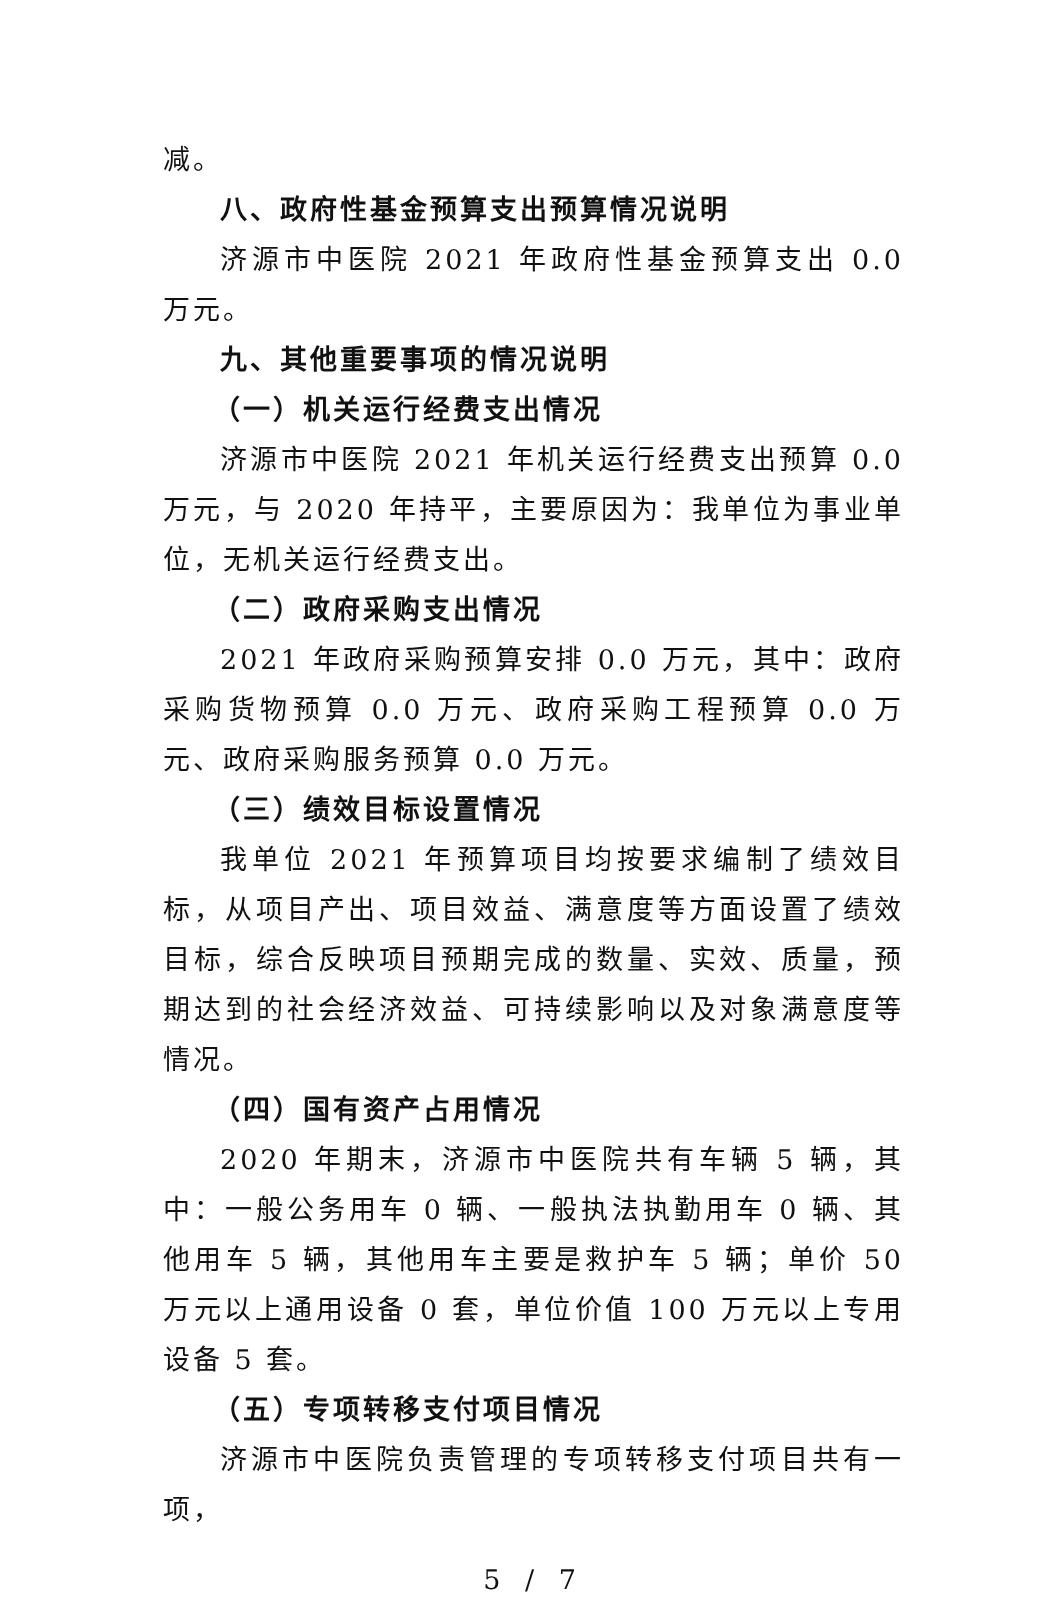减。
八、政府性基金预算支出预算情况说明
济源市中医院 2021 年政府性基金预算支出 0.0 万元。
九、其他重要事项的情况说明
（一）机关运行经费支出情况
济源市中医院 2021 年机关运行经费支出预算 0.0 万元，与 2020 年持平，主要原因为：我单位为事业单位，无机关运行经费支出。
（二）政府采购支出情况
2021 年政府采购预算安排 0.0 万元，其中：政府采购货物预算 0.0 万元、政府采购工程预算 0.0 万元、政府采购服务预算 0.0 万元。
（三）绩效目标设置情况
我单位 2021 年预算项目均按要求编制了绩效目标，从项目产出、项目效益、满意度等方面设置了绩效目标，综合反映项目预期完成的数量、实效、质量，预期达到的社会经济效益、可持续影响以及对象满意度等情况。
（四）国有资产占用情况
2020 年期末，济源市中医院共有车辆 5 辆，其中：一般公务用车 0 辆、一般执法执勤用车 0 辆、其他用车 5 辆，其他用车主要是救护车 5 辆；单价 50 万元以上通用设备 0 套，单位价值 100 万元以上专用设备 5 套。
（五）专项转移支付项目情况
济源市中医院负责管理的专项转移支付项目共有一项，
5 / 7